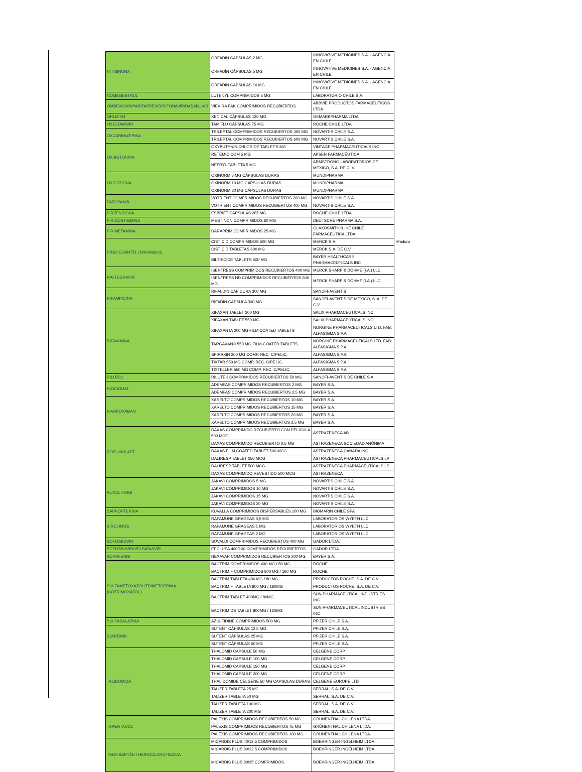| NITISINONA | ORFADÍN CÁPSULAS 2 MG | INNOVATIVE MEDICINES S.A. - AGENCIA EN CHILE | |
| | ORFADÍN CÁPSULAS 5 MG | INNOVATIVE MEDICINES S.A. - AGENCIA EN CHILE | |
| | ORFADÍN CÁPSULAS 10 MG | INNOVATIVE MEDICINES S.A. - AGENCIA EN CHILE | |
| NOMEGESTROL | LUTENYL COMPRIMIDOS 5 MG | LABORATORIO CHILE S.A. | |
| OMBITASVIR/PARITAPREVIR/RITONAVIR/DASABUVIR | VIEKIRA PAK COMPRIMIDOS RECUBIERTOS | ABBVIE PRODUCTOS FARMACÉUTICOS LTDA. | |
| ORLISTAT | XENICAL CÁPSULAS 120 MG | GEMARKPHARMA LTDA. | |
| OSELTAMIVIR | TAMIFLU CÁPSULAS 75 MG | ROCHE CHILE LTDA. | |
| OXCARBAZEPINA | TRILEPTAL COMPRIMIDOS RECUBIERTOS 300 MG | NOVARTIS CHILE S.A. | |
| | TRILEPTAL COMPRIMIDOS RECUBIERTOS 600 MG | NOVARTIS CHILE S.A. | |
| OXIBUTONINA | OXYBUTYNIN CHLORIDE TABLET 5 MG | VINTAGE PHARMACEUTICALS INC | |
| | RETEMIC COM 5 MG | APSEN FARMACÊUTICA | |
| | NEFRYL TABLETA 5 MG | ARMSTRONG LABORATORIOS DE MÉXICO, S.A. DE C. V. | |
| OXICODONA | OXINORM 5 MG CÁPSULAS DURAS | MUNDIPHARMA | |
| | OXINORM 10 MG CÁPSULAS DURAS | MUNDIPHARMA | |
| | OXINORM 20 MG CÁPSULAS DURAS | MUNDIPHARMA | |
| PAZOPANIB | VOTRIENT COMPRIMIDOS RECUBIERTOS 200 MG | NOVARTIS CHILE S.A. | |
| | VOTRIENT COMPRIMIDOS RECUBIERTOS 400 MG | NOVARTIS CHILE S.A. | |
| PIRFENIDONA | ESBRIET CÁPSULAS 267 MG | ROCHE CHILE LTDA. | |
| PIRIDOSTIGMINA | MESTINON COMPRIMIDOS 60 MG | DEUTSCHE PHARMA S.A. | |
| PIRIMETAMINA | DARAPRIM COMPRIMIDOS 25 MG | GLAXOSMITHKLINE CHILE FARMACÉUTICA LTDA. | |
| PRAZICUANTEL (N/A Maduro) | CISTICID COMPRIMIDOS 500 MG | MERCK S.A. | Maduro |
| | CISTICID TABLETAS 600 MG | MERCK S.A. DE C.V. | |
| | BILTRICIDE TABLETS 600 MG | BAYER HEALTHCARE PHARMACEUTICALS INC | |
| RALTEGRAVIR | ISENTRESS COMPRIMIDOS RECUBIERTOS 400 MG | MERCK SHARP & DOHME (I.A.) LLC | |
| | ISENTRESS HD COMPRIMIDOS RECUBIERTOS 600 MG | MERCK SHARP & DOHME (I.A.) LLC | |
| RIFAMPICINA | RIFALDIN CAP DURA 300 MG | SANOFI-AVENTIS | |
| | RIFADIN CÁPSULA 300 MG | SANOFI-AVENTIS DE MÉXICO, S. A. DE C.V. | |
| RIFAXIMINA | XIFAXAN TABLET 200 MG | SALIX PHARMACEUTICALS INC | |
| | XIFAXAN TABLET 550 MG | SALIX PHARMACEUTICALS INC | |
| | XIFAXANTA 200 MG FILM COATED TABLETS | NORGINE PHARMACEUTICALS LTD. FAB: ALFASIGMA S.P.A. | |
| | TARGAXAN® 550 MG FILM-COATED TABLETS | NORGINE PHARMACEUTICALS LTD. FAB: ALFASIGMA S.P.A. | |
| | SPIRAXIN 200 MG COMP. REC. C/PELIC. | ALFASIGMA S.P.A. | |
| | TIXTAR 550 MG COMP. REC. C/PELIC. | ALFASIGMA S.P.A. | |
| | TIXTELLER 550 MG COMP. REC. C/PELIC. | ALFASIGMA S.P.A. | |
| RILUZOL | RILUTEK COMPRIMIDOS RECUBIERTOS 50 MG | SANOFI-AVENTIS DE CHILE S.A. | |
| RIOCIGUAT | ADEMPAS COMPRIMIDOS RECUBIERTOS 2 MG | BAYER S.A. | |
| | ADEMPAS COMPRIMIDOS RECUBIERTOS 2,5 MG | BAYER S.A. | |
| RIVAROXABAN | XARELTO COMPRIMIDOS RECUBIERTOS 10 MG | BAYER S.A. | |
| | XARELTO COMPRIMIDOS RECUBIERTOS 15 MG | BAYER S.A. | |
| | XARELTO COMPRIMIDOS RECUBIERTOS 20 MG | BAYER S.A. | |
| | XARELTO COMPRIMIDOS RECUBIERTOS 2,5 MG | BAYER S.A. | |
| ROFLUMILAST | DAXAS COMPRIMIDO RECUBIERTO CON PELÍCULA 500 MCG | ASTRAZENECA AB | |
| | DAXAS COMPRIMIDO RECUBIERTO 0,5 MG | ASTRAZENECA SOCIEDAD ANÓNIMA | |
| | DAXAS FILM COATED TABLET 500 MCG | ASTRAZENECA CANADA INC | |
| | DALIRESP TABLET 250 MCG | ASTRAZENECA PHARMACEUTICALS LP | |
| | DALIRESP TABLET 500 MCG | ASTRAZENECA PHARMACEUTICALS LP | |
| | DAXAS COMPRIMIDO REVESTIDO 500 MCG | ASTRAZENECA | |
| RUXOLITINIB | JAKAVI COMPRIMIDOS 5 MG | NOVARTIS CHILE S.A. | |
| | JAKAVI COMPRIMIDOS 10 MG | NOVARTIS CHILE S.A. | |
| | JAKAVI COMPRIMIDOS 15 MG | NOVARTIS CHILE S.A. | |
| | JAKAVI COMPRIMIDOS 20 MG | NOVARTIS CHILE S.A. | |
| SAPROPTERINA | KUVALLA COMPRIMIDOS DISPERSABLES 100 MG | BIOMARIN CHILE SPA | |
| SIROLIMUS | RAPAMUNE GRAGEAS 0,5 MG | LABORATORIOS WYETH LLC. | |
| | RAPAMUNE GRAGEAS 1 MG | LABORATORIOS WYETH LLC. | |
| | RAPAMUNE GRAGEAS 2 MG | LABORATORIOS WYETH LLC. | |
| SOFOSBUVIR | SOVALDI COMPRIMIDOS RECUBIERTOS 400 MG | GADOR LTDA. | |
| SOFOSBUVIR/VELPATASVIR | EPCLUSA 400/100 COMPRIMIDOS RECUBIERTOS | GADOR LTDA. | |
| SORAFENIB | NEXAVAR COMPRIMIDOS RECUBIERTOS 200 MG | BAYER S.A. | |
| SULFAMETOXAZOL/TRIMETOPRIMA (COTRIMOXAZOL) | BACTRIM COMPRIMIDOS 400 MG / 80 MG | ROCHE | |
| | BACTRIM F COMPRIMIDOS 800 MG / 160 MG | ROCHE | |
| | BACTRIM TABLETA 400 MG / 80 MG | PRODUCTOS ROCHE, S.A. DE C.V. | |
| | BACTRIM F TABLETA 800 MG / 160MG | PRODUCTOS ROCHE, S.A. DE C.V. | |
| | BACTRIM TABLET 400MG / 80MG | SUN PHARMACEUTICAL INDUSTRIES INC | |
| | BACTRIM DS TABLET 800MG / 160MG | SUN PHARMACEUTICAL INDUSTRIES INC | |
| SULFASALAZINA | AZULFIDINE COMPRIMIDOS 500 MG | PFIZER CHILE S.A. | |
| SUNITINIB | SUTENT CÁPSULAS 12,5 MG | PFIZER CHILE S.A. | |
| | SUTENT CÁPSULAS 25 MG | PFIZER CHILE S.A. | |
| | SUTENT CÁPSULAS 50 MG | PFIZER CHILE S.A. | |
| TALIDOMIDA | THALOMID CAPSULE 50 MG | CELGENE CORP | |
| | THALOMID CAPSULE 100 MG | CELGENE CORP | |
| | THALOMID CAPSULE 150 MG | CELGENE CORP | |
| | THALOMID CAPSULE 200 MG | CELGENE CORP | |
| | THALIDOMIDE CELGENE 50 MG CAPSULAS DURAS | CELGENE EUROPE LTD | |
| | TALIZER TABLETA 25 MG | SERRAL, S.A. DE C.V. | |
| | TALIZER TABLETA 50 MG | SERRAL, S.A. DE C.V. | |
| | TALIZER TABLETA 100 MG | SERRAL, S.A. DE C.V. | |
| | TALIZER TABLETA 200 MG | SERRAL, S.A. DE C.V. | |
| TAPENTADOL | PALEXIS COMPRIMIDOS RECUBIERTOS 50 MG | GRÜNENTHAL CHILENA LTDA. | |
| | PALEXIS COMPRIMIDOS RECUBIERTOS 75 MG | GRÜNENTHAL CHILENA LTDA. | |
| | PALEXIS COMPRIMIDOS RECUBIERTOS 100 MG | GRÜNENTHAL CHILENA LTDA. | |
| TELMISARTÁN / HIDROCLOROTIAZIDA | MICARDIS PLUS 40/12,5 COMPRIMIDOS | BOEHRINGER INGELHEIM LTDA. | |
| | MICARDIS PLUS 80/12,5 COMPRIMIDOS | BOEHRINGER INGELHEIM LTDA. | |
| | MICARDIS PLUS 80/25 COMPRIMIDOS | BOEHRINGER INGELHEIM LTDA. | |